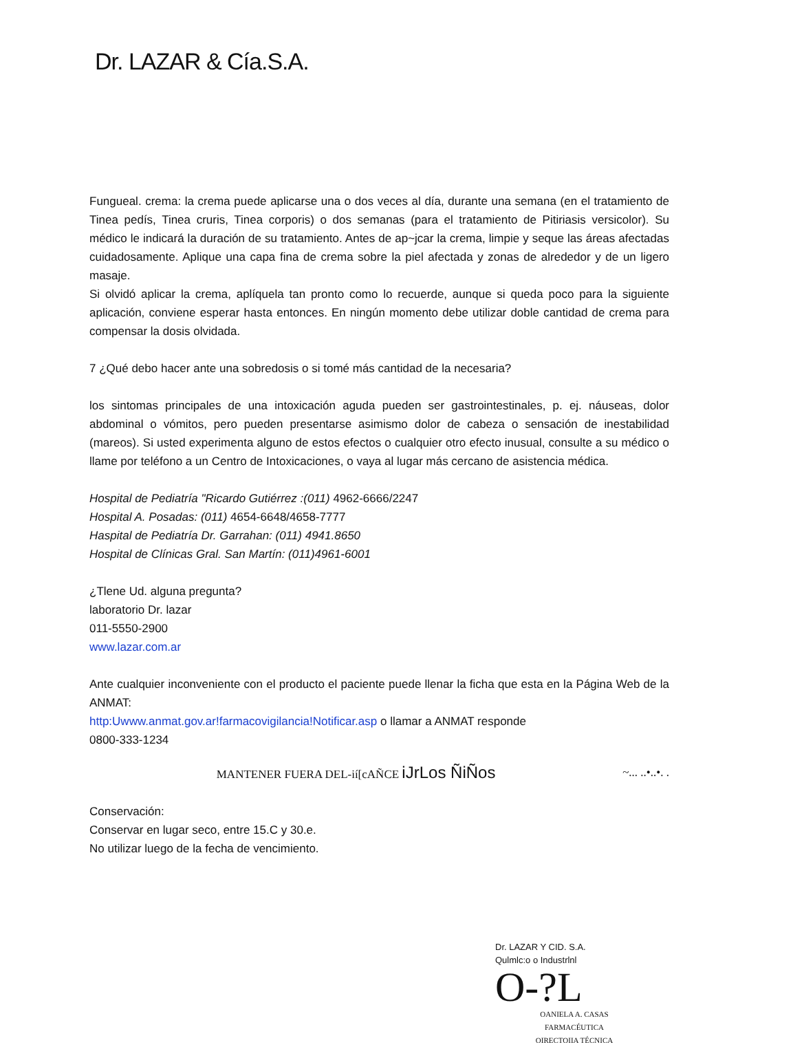Dr. LAZAR & Cía.S.A.
Fungueal. crema: la crema puede aplicarse una o dos veces al día, durante una semana (en el tratamiento de Tinea pedís, Tinea cruris, Tinea corporis) o dos semanas (para el tratamiento de Pitiriasis versicolor). Su médico le indicará la duración de su tratamiento. Antes de ap~jcar la crema, limpie y seque las áreas afectadas cuidadosamente. Aplique una capa fina de crema sobre la piel afectada y zonas de alrededor y de un ligero masaje.
Si olvidó aplicar la crema, aplíquela tan pronto como lo recuerde, aunque si queda poco para la siguiente aplicación, conviene esperar hasta entonces. En ningún momento debe utilizar doble cantidad de crema para compensar la dosis olvidada.
7 ¿Qué debo hacer ante una sobredosis o si tomé más cantidad de la necesaria?
los sintomas principales de una intoxicación aguda pueden ser gastrointestinales, p. ej. náuseas, dolor abdominal o vómitos, pero pueden presentarse asimismo dolor de cabeza o sensación de inestabilidad (mareos). Si usted experimenta alguno de estos efectos o cualquier otro efecto inusual, consulte a su médico o llame por teléfono a un Centro de Intoxicaciones, o vaya al lugar más cercano de asistencia médica.
Hospital de Pediatría "Ricardo Gutiérrez :(011) 4962-6666/2247
Hospital A. Posadas: (011) 4654-6648/4658-7777
Haspital de Pediatría Dr. Garrahan: (011) 4941.8650
Hospital de Clínicas Gral. San Martín: (011)4961-6001
¿Tlene Ud. alguna pregunta?
laboratorio Dr. lazar
011-5550-2900
www.lazar.com.ar
Ante cualquier inconveniente con el producto el paciente puede llenar la ficha que esta en la Página Web de la ANMAT:
http:Uwww.anmat.gov.ar!farmacovigilancia!Notificar.asp o llamar a ANMAT responde
0800-333-1234
MANTENER FUERA DEL-ií[cAÑCE iJrLos ÑiÑos ~... ..•..•. .
Conservación:
Conservar en lugar seco, entre 15.C y 30.e.
No utilizar luego de la fecha de vencimiento.
Dr. LAZAR Y CID. S.A.
Qulmlc:o o Industrlnl
O-?L
OANIELA A. CASAS
FARMACÉUTICA
OIRECTOIIA TÉCNICA